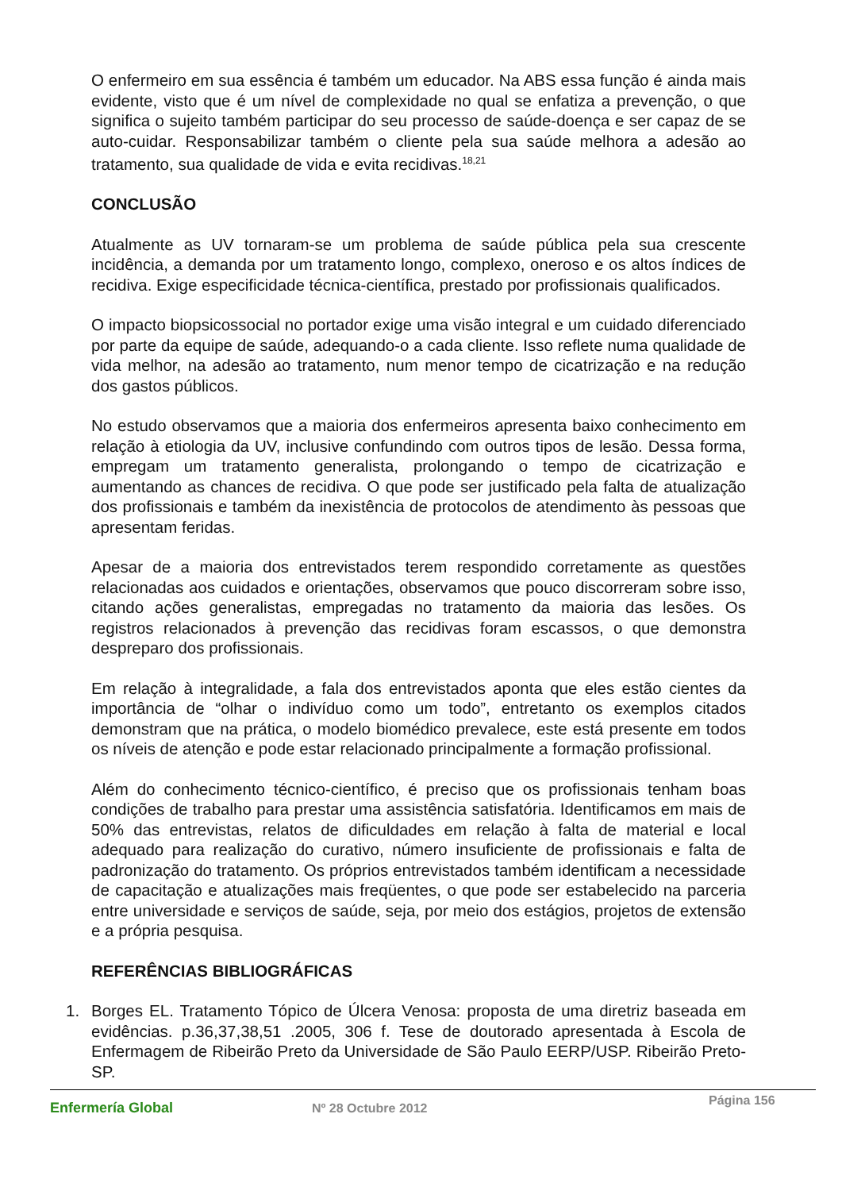O enfermeiro em sua essência é também um educador. Na ABS essa função é ainda mais evidente, visto que é um nível de complexidade no qual se enfatiza a prevenção, o que significa o sujeito também participar do seu processo de saúde-doença e ser capaz de se auto-cuidar. Responsabilizar também o cliente pela sua saúde melhora a adesão ao tratamento, sua qualidade de vida e evita recidivas.<sup>18,21</sup>
CONCLUSÃO
Atualmente as UV tornaram-se um problema de saúde pública pela sua crescente incidência, a demanda por um tratamento longo, complexo, oneroso e os altos índices de recidiva. Exige especificidade técnica-científica, prestado por profissionais qualificados.
O impacto biopsicossocial no portador exige uma visão integral e um cuidado diferenciado por parte da equipe de saúde, adequando-o a cada cliente. Isso reflete numa qualidade de vida melhor, na adesão ao tratamento, num menor tempo de cicatrização e na redução dos gastos públicos.
No estudo observamos que a maioria dos enfermeiros apresenta baixo conhecimento em relação à etiologia da UV, inclusive confundindo com outros tipos de lesão. Dessa forma, empregam um tratamento generalista, prolongando o tempo de cicatrização e aumentando as chances de recidiva. O que pode ser justificado pela falta de atualização dos profissionais e também da inexistência de protocolos de atendimento às pessoas que apresentam feridas.
Apesar de a maioria dos entrevistados terem respondido corretamente as questões relacionadas aos cuidados e orientações, observamos que pouco discorreram sobre isso, citando ações generalistas, empregadas no tratamento da maioria das lesões. Os registros relacionados à prevenção das recidivas foram escassos, o que demonstra despreparo dos profissionais.
Em relação à integralidade, a fala dos entrevistados aponta que eles estão cientes da importância de “olhar o indivíduo como um todo”, entretanto os exemplos citados demonstram que na prática, o modelo biomédico prevalece, este está presente em todos os níveis de atenção e pode estar relacionado principalmente a formação profissional.
Além do conhecimento técnico-científico, é preciso que os profissionais tenham boas condições de trabalho para prestar uma assistência satisfatória. Identificamos em mais de 50% das entrevistas, relatos de dificuldades em relação à falta de material e local adequado para realização do curativo, número insuficiente de profissionais e falta de padronização do tratamento. Os próprios entrevistados também identificam a necessidade de capacitação e atualizações mais freqüentes, o que pode ser estabelecido na parceria entre universidade e serviços de saúde, seja, por meio dos estágios, projetos de extensão e a própria pesquisa.
REFERÊNCIAS BIBLIOGRÁFICAS
1. Borges EL. Tratamento Tópico de Úlcera Venosa: proposta de uma diretriz baseada em evidências. p.36,37,38,51 .2005, 306 f. Tese de doutorado apresentada à Escola de Enfermagem de Ribeirão Preto da Universidade de São Paulo EERP/USP. Ribeirão Preto-SP.
Enfermería Global Nº 28 Octubre 2012
Página 156